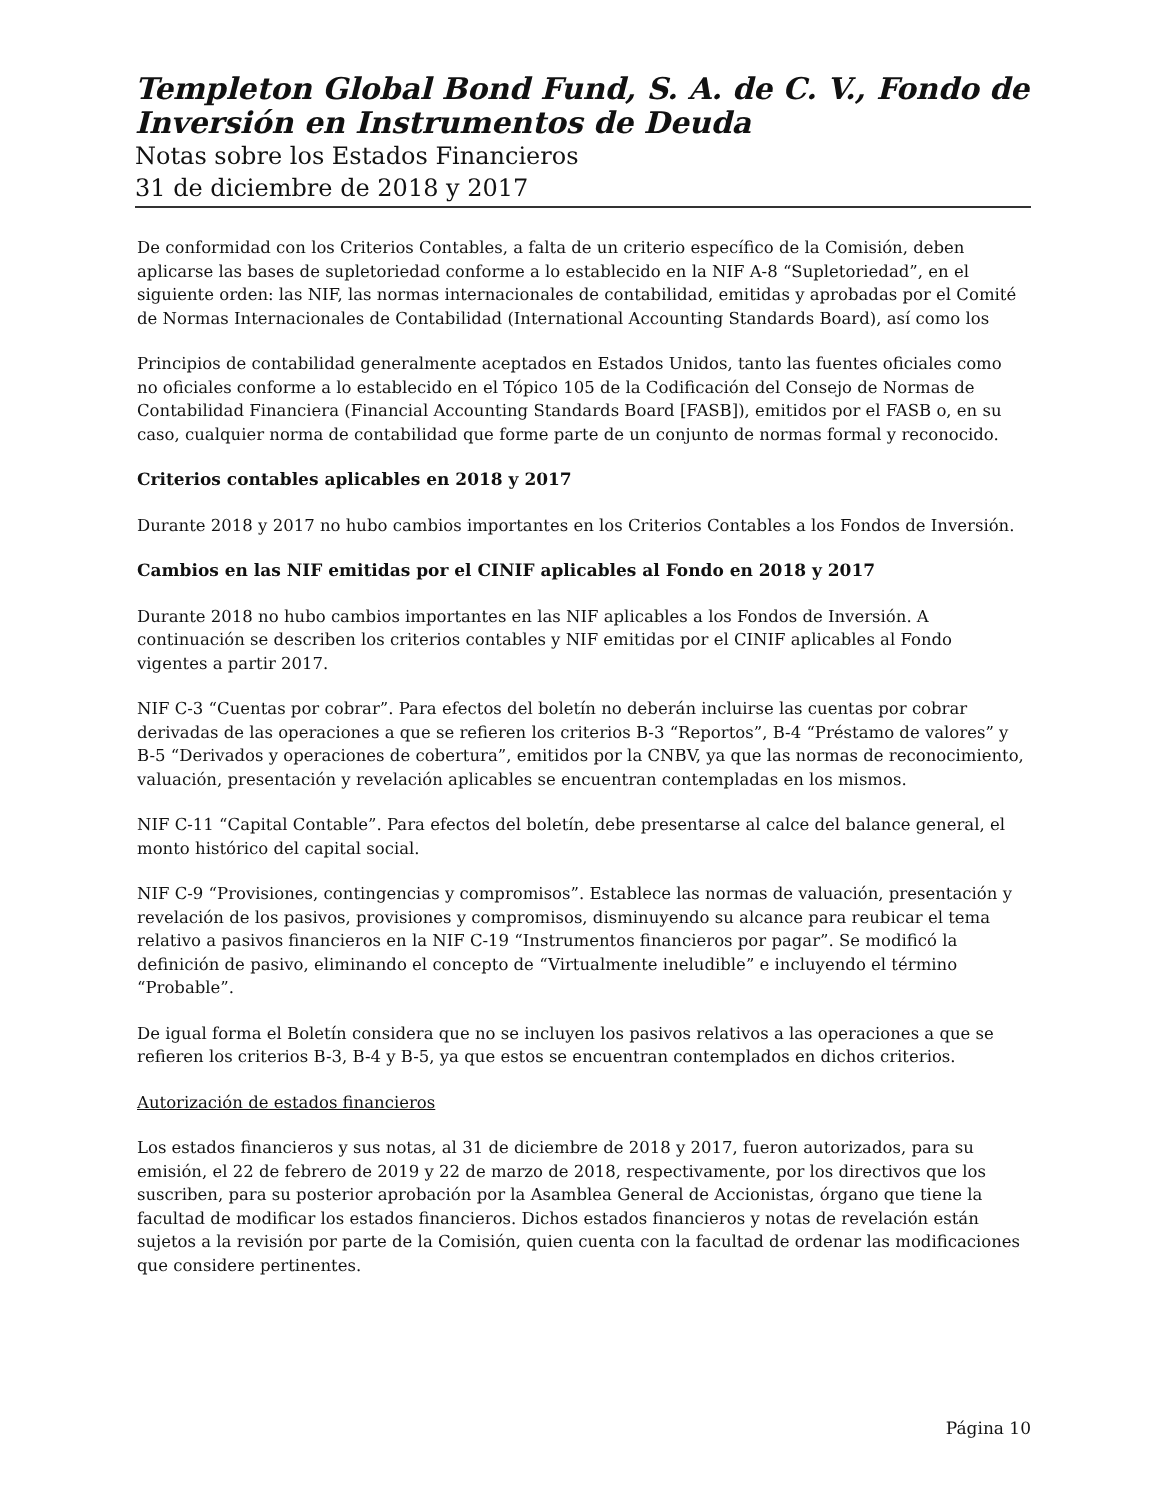Templeton Global Bond Fund, S. A. de C. V., Fondo de Inversión en Instrumentos de Deuda
Notas sobre los Estados Financieros
31 de diciembre de 2018 y 2017
De conformidad con los Criterios Contables, a falta de un criterio específico de la Comisión, deben aplicarse las bases de supletoriedad conforme a lo establecido en la NIF A-8 “Supletoriedad”, en el siguiente orden: las NIF, las normas internacionales de contabilidad, emitidas y aprobadas por el Comité de Normas Internacionales de Contabilidad (International Accounting Standards Board), así como los
Principios de contabilidad generalmente aceptados en Estados Unidos, tanto las fuentes oficiales como no oficiales conforme a lo establecido en el Tópico 105 de la Codificación del Consejo de Normas de Contabilidad Financiera (Financial Accounting Standards Board [FASB]), emitidos por el FASB o, en su caso, cualquier norma de contabilidad que forme parte de un conjunto de normas formal y reconocido.
Criterios contables aplicables en 2018 y 2017
Durante 2018 y 2017 no hubo cambios importantes en los Criterios Contables a los Fondos de Inversión.
Cambios en las NIF emitidas por el CINIF aplicables al Fondo en 2018 y 2017
Durante 2018 no hubo cambios importantes en las NIF aplicables a los Fondos de Inversión. A continuación se describen los criterios contables y NIF emitidas por el CINIF aplicables al Fondo vigentes a partir 2017.
NIF C-3 “Cuentas por cobrar”. Para efectos del boletín no deberán incluirse las cuentas por cobrar derivadas de las operaciones a que se refieren los criterios B-3 “Reportos”, B-4 “Préstamo de valores” y B-5 “Derivados y operaciones de cobertura”, emitidos por la CNBV, ya que las normas de reconocimiento, valuación, presentación y revelación aplicables se encuentran contempladas en los mismos.
NIF C-11 “Capital Contable”. Para efectos del boletín, debe presentarse al calce del balance general, el monto histórico del capital social.
NIF C-9 “Provisiones, contingencias y compromisos”. Establece las normas de valuación, presentación y revelación de los pasivos, provisiones y compromisos, disminuyendo su alcance para reubicar el tema relativo a pasivos financieros en la NIF C-19 “Instrumentos financieros por pagar”. Se modificó la definición de pasivo, eliminando el concepto de “Virtualmente ineludible” e incluyendo el término “Probable”.
De igual forma el Boletín considera que no se incluyen los pasivos relativos a las operaciones a que se refieren los criterios B-3, B-4 y B-5, ya que estos se encuentran contemplados en dichos criterios.
Autorización de estados financieros
Los estados financieros y sus notas, al 31 de diciembre de 2018 y 2017, fueron autorizados, para su emisión, el 22 de febrero de 2019 y 22 de marzo de 2018, respectivamente, por los directivos que los suscriben, para su posterior aprobación por la Asamblea General de Accionistas, órgano que tiene la facultad de modificar los estados financieros. Dichos estados financieros y notas de revelación están sujetos a la revisión por parte de la Comisión, quien cuenta con la facultad de ordenar las modificaciones que considere pertinentes.
Página 10